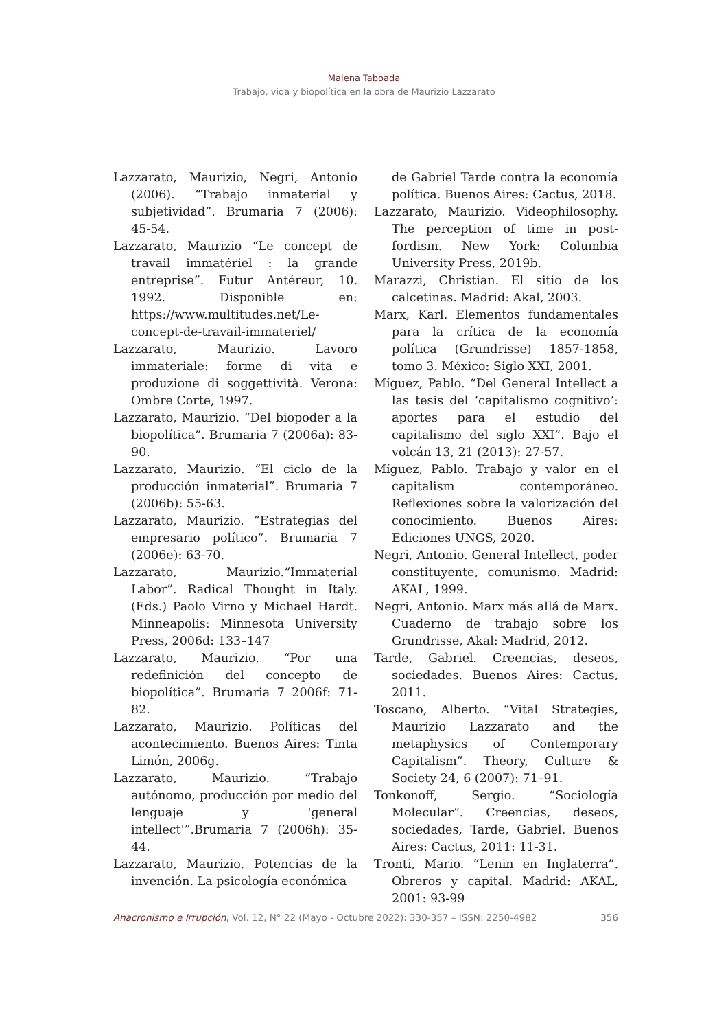Malena Taboada
Trabajo, vida y biopolítica en la obra de Maurizio Lazzarato
Lazzarato, Maurizio, Negri, Antonio (2006). “Trabajo inmaterial y subjetividad”. Brumaria 7 (2006): 45-54.
Lazzarato, Maurizio “Le concept de travail immatériel : la grande entreprise”. Futur Antéreur, 10. 1992. Disponible en: https://www.multitudes.net/Le-concept-de-travail-immateriel/
Lazzarato, Maurizio. Lavoro immateriale: forme di vita e produzione di soggettività. Verona: Ombre Corte, 1997.
Lazzarato, Maurizio. “Del biopoder a la biopolítica”. Brumaria 7 (2006a): 83-90.
Lazzarato, Maurizio. “El ciclo de la producción inmaterial”. Brumaria 7 (2006b): 55-63.
Lazzarato, Maurizio. “Estrategias del empresario político”. Brumaria 7 (2006e): 63-70.
Lazzarato, Maurizio.“Immaterial Labor”. Radical Thought in Italy. (Eds.) Paolo Virno y Michael Hardt. Minneapolis: Minnesota University Press, 2006d: 133–147
Lazzarato, Maurizio. “Por una redefinición del concepto de biopolítica”. Brumaria 7 2006f: 71-82.
Lazzarato, Maurizio. Políticas del acontecimiento. Buenos Aires: Tinta Limón, 2006g.
Lazzarato, Maurizio. “Trabajo autónomo, producción por medio del lenguaje y 'general intellect'”.Brumaria 7 (2006h): 35-44.
Lazzarato, Maurizio. Potencias de la invención. La psicología económica
de Gabriel Tarde contra la economía política. Buenos Aires: Cactus, 2018.
Lazzarato, Maurizio. Videophilosophy. The perception of time in post-fordism. New York: Columbia University Press, 2019b.
Marazzi, Christian. El sitio de los calcetinas. Madrid: Akal, 2003.
Marx, Karl. Elementos fundamentales para la crítica de la economía política (Grundrisse) 1857-1858, tomo 3. México: Siglo XXI, 2001.
Míguez, Pablo. “Del General Intellect a las tesis del ‘capitalismo cognitivo’: aportes para el estudio del capitalismo del siglo XXI”. Bajo el volcán 13, 21 (2013): 27-57.
Míguez, Pablo. Trabajo y valor en el capitalism contemporáneo. Reflexiones sobre la valorización del conocimiento. Buenos Aires: Ediciones UNGS, 2020.
Negri, Antonio. General Intellect, poder constituyente, comunismo. Madrid: AKAL, 1999.
Negri, Antonio. Marx más allá de Marx. Cuaderno de trabajo sobre los Grundrisse, Akal: Madrid, 2012.
Tarde, Gabriel. Creencias, deseos, sociedades. Buenos Aires: Cactus, 2011.
Toscano, Alberto. “Vital Strategies, Maurizio Lazzarato and the metaphysics of Contemporary Capitalism”. Theory, Culture & Society 24, 6 (2007): 71–91.
Tonkonoff, Sergio. “Sociología Molecular”. Creencias, deseos, sociedades, Tarde, Gabriel. Buenos Aires: Cactus, 2011: 11-31.
Tronti, Mario. “Lenin en Inglaterra”. Obreros y capital. Madrid: AKAL, 2001: 93-99
Anacronismo e Irrupción, Vol. 12, N° 22 (Mayo - Octubre 2022): 330-357 – ISSN: 2250-4982 356